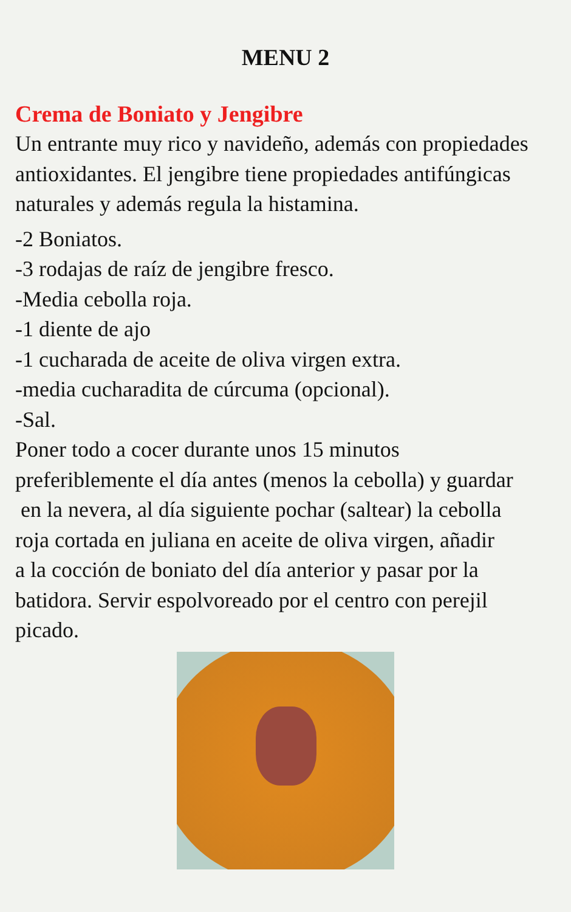MENU 2
Crema de Boniato y Jengibre
Un entrante muy rico y navideño, además con propiedades antioxidantes. El jengibre tiene propiedades antifúngicas naturales y además regula la histamina.
-2 Boniatos.
-3 rodajas de raíz de jengibre fresco.
-Media cebolla roja.
-1 diente de ajo
-1 cucharada de aceite de oliva virgen extra.
-media cucharadita de cúrcuma (opcional).
-Sal.
Poner todo a cocer durante unos 15 minutos
preferiblemente el día antes (menos la cebolla) y guardar
en la nevera, al día siguiente pochar (saltear) la cebolla
roja cortada en juliana en aceite de oliva virgen, añadir
a la cocción de boniato del día anterior y pasar por la
batidora. Servir espolvoreado por el centro con perejil
picado.